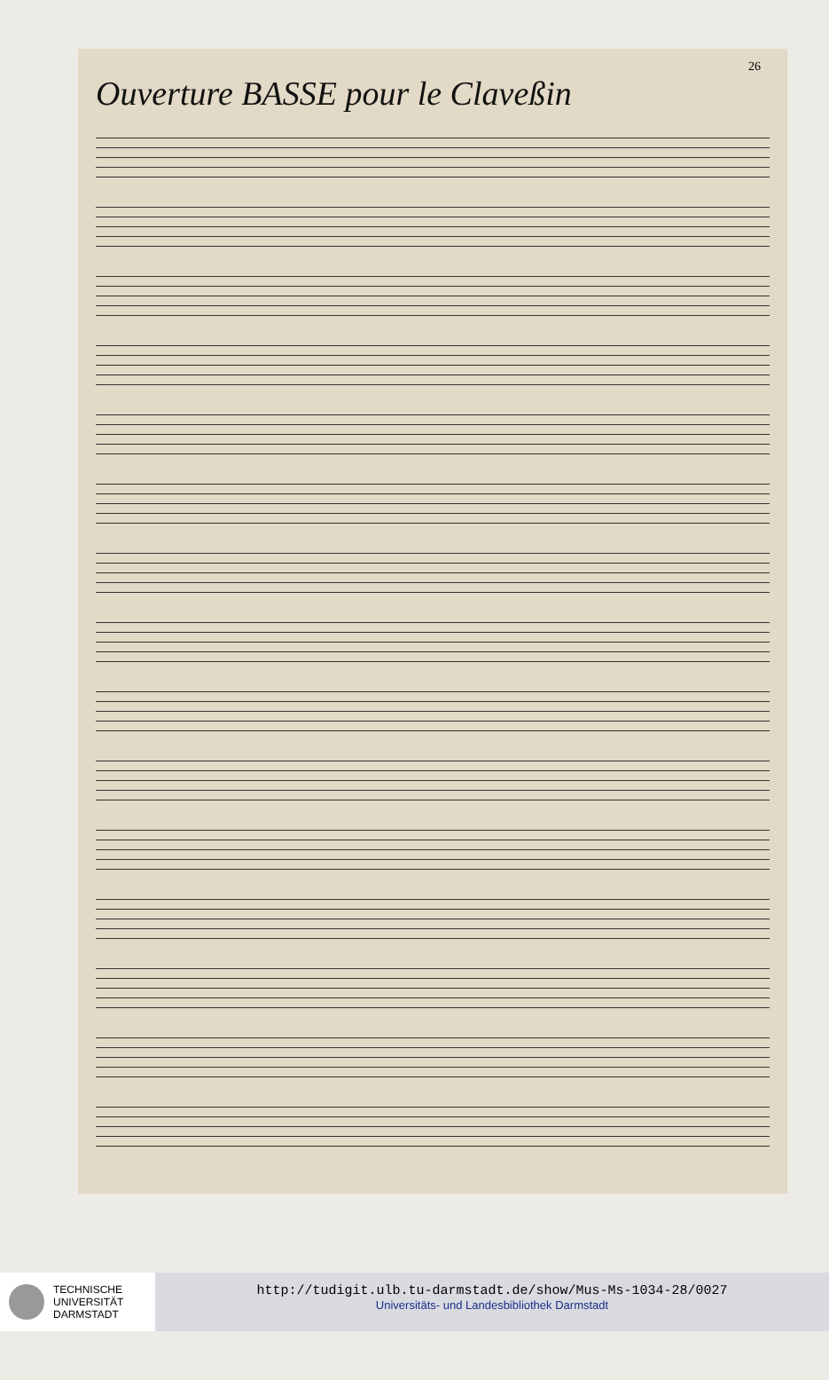26
Ouverture BASSE pour le Claveßin
TECHNISCHE
UNIVERSITÄT
DARMSTADT
http://tudigit.ulb.tu-darmstadt.de/show/Mus-Ms-1034-28/0027
Universitäts- und Landesbibliothek Darmstadt